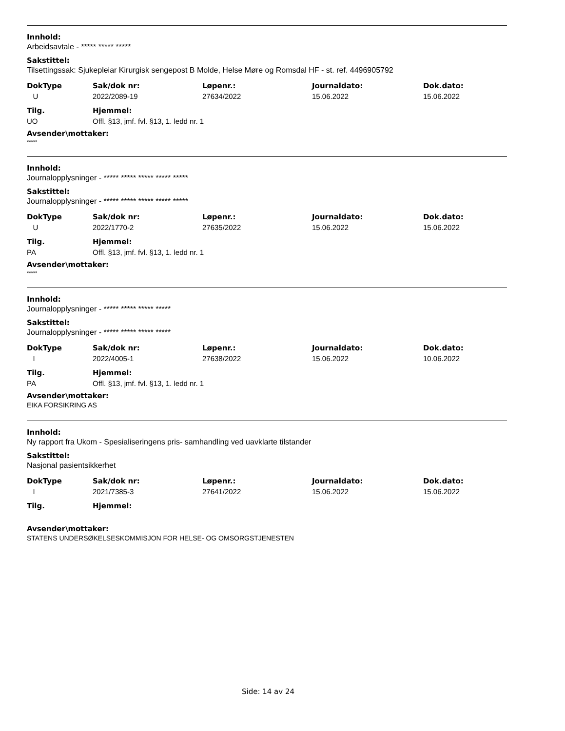Innhold:
Arbeidsavtale - ***** ***** *****
Sakstittel:
Tilsettingssak: Sjukepleiar Kirurgisk sengepost B Molde, Helse Møre og Romsdal HF - st. ref. 4496905792
| DokType | Sak/dok nr: | Løpenr.: | Journaldato: | Dok.dato: |
| --- | --- | --- | --- | --- |
| U | 2022/2089-19 | 27634/2022 | 15.06.2022 | 15.06.2022 |
| Tilg. | Hjemmel: |
| --- | --- |
| UO | Offl. §13, jmf. fvl. §13, 1. ledd nr. 1 |
Avsender\mottaker:
*****
Innhold:
Journalopplysninger - ***** ***** ***** ***** *****
Sakstittel:
Journalopplysninger - ***** ***** ***** ***** *****
| DokType | Sak/dok nr: | Løpenr.: | Journaldato: | Dok.dato: |
| --- | --- | --- | --- | --- |
| U | 2022/1770-2 | 27635/2022 | 15.06.2022 | 15.06.2022 |
| Tilg. | Hjemmel: |
| --- | --- |
| PA | Offl. §13, jmf. fvl. §13, 1. ledd nr. 1 |
Avsender\mottaker:
*****
Innhold:
Journalopplysninger - ***** ***** ***** *****
Sakstittel:
Journalopplysninger - ***** ***** ***** *****
| DokType | Sak/dok nr: | Løpenr.: | Journaldato: | Dok.dato: |
| --- | --- | --- | --- | --- |
| I | 2022/4005-1 | 27638/2022 | 15.06.2022 | 10.06.2022 |
| Tilg. | Hjemmel: |
| --- | --- |
| PA | Offl. §13, jmf. fvl. §13, 1. ledd nr. 1 |
Avsender\mottaker:
EIKA FORSIKRING AS
Innhold:
Ny rapport fra Ukom - Spesialiseringens pris- samhandling ved uavklarte tilstander
Sakstittel:
Nasjonal pasientsikkerhet
| DokType | Sak/dok nr: | Løpenr.: | Journaldato: | Dok.dato: |
| --- | --- | --- | --- | --- |
| I | 2021/7385-3 | 27641/2022 | 15.06.2022 | 15.06.2022 |
| Tilg. | Hjemmel: |
| --- | --- |
Avsender\mottaker:
STATENS UNDERSØKELSESKOMMISJON FOR HELSE- OG OMSORGSTJENESTEN
Side: 14 av 24